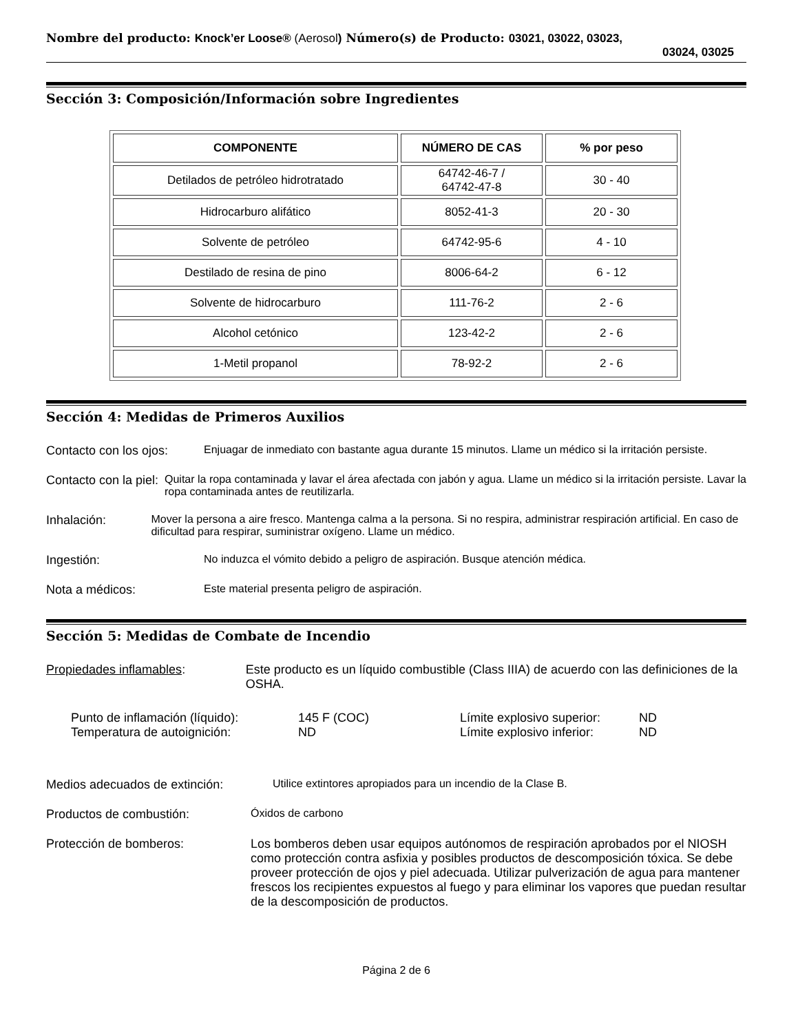Nombre del producto: Knock’er Loose® (Aerosol) Número(s) de Producto: 03021, 03022, 03023,
03024, 03025
Sección 3: Composición/Información sobre Ingredientes
| COMPONENTE | NÚMERO DE CAS | % por peso |
| --- | --- | --- |
| Detilados de petróleo hidrotratado | 64742-46-7 / 64742-47-8 | 30 - 40 |
| Hidrocarburo alifático | 8052-41-3 | 20 - 30 |
| Solvente de petróleo | 64742-95-6 | 4 - 10 |
| Destilado de resina de pino | 8006-64-2 | 6 - 12 |
| Solvente de hidrocarburo | 111-76-2 | 2 - 6 |
| Alcohol cetónico | 123-42-2 | 2 - 6 |
| 1-Metil propanol | 78-92-2 | 2 - 6 |
Sección 4: Medidas de Primeros Auxilios
Contacto con los ojos:
Enjuagar de inmediato con bastante agua durante 15 minutos. Llame un médico si la irritación persiste.
Contacto con la piel: Quitar la ropa contaminada y lavar el área afectada con jabón y agua. Llame un médico si la irritación persiste. Lavar la ropa contaminada antes de reutilizarla.
Inhalación: Mover la persona a aire fresco. Mantenga calma a la persona. Si no respira, administrar respiración artificial. En caso de dificultad para respirar, suministrar oxígeno. Llame un médico.
Ingestión: No induzca el vómito debido a peligro de aspiración. Busque atención médica.
Nota a médicos: Este material presenta peligro de aspiración.
Sección 5: Medidas de Combate de Incendio
Propiedades inflamables: Este producto es un líquido combustible (Class IIIA) de acuerdo con las definiciones de la OSHA.
Punto de inflamación (líquido):
145 F (COC)
Límite explosivo superior:
ND
Temperatura de autoignición:
ND
Límite explosivo inferior:
ND
Medios adecuados de extinción: Utilice extintores apropiados para un incendio de la Clase B.
Productos de combustión: Óxidos de carbono
Protección de bomberos: Los bomberos deben usar equipos autónomos de respiración aprobados por el NIOSH como protección contra asfixia y posibles productos de descomposición tóxica. Se debe proveer protección de ojos y piel adecuada. Utilizar pulverización de agua para mantener frescos los recipientes expuestos al fuego y para eliminar los vapores que puedan resultar de la descomposición de productos.
Página 2 de 6